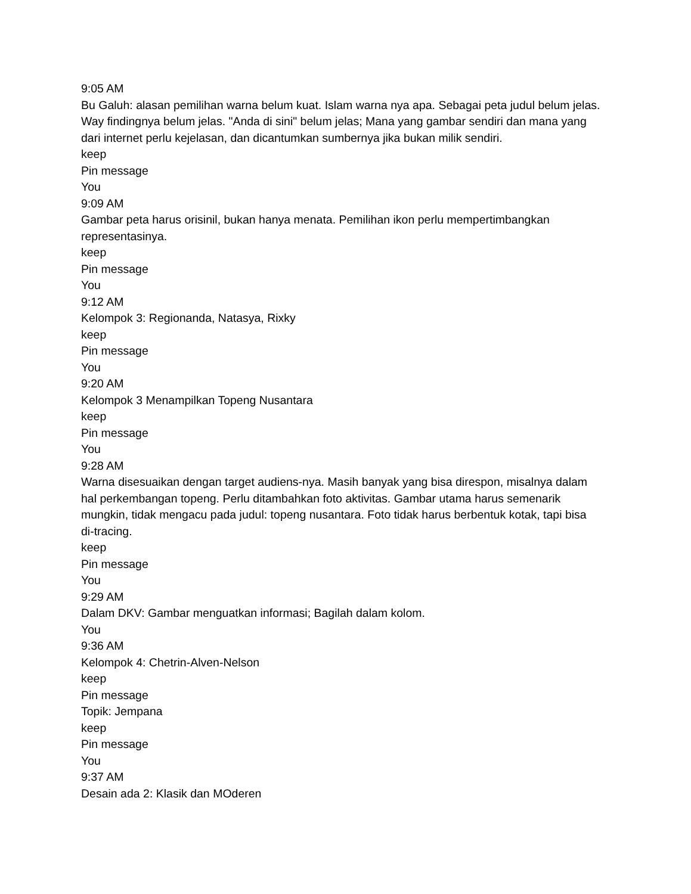9:05 AM
Bu Galuh: alasan pemilihan warna belum kuat. Islam warna nya apa. Sebagai peta judul belum jelas. Way findingnya belum jelas. "Anda di sini" belum jelas; Mana yang gambar sendiri dan mana yang dari internet perlu kejelasan, dan dicantumkan sumbernya jika bukan milik sendiri.
keep
Pin message
You
9:09 AM
Gambar peta harus orisinil, bukan hanya menata. Pemilihan ikon perlu mempertimbangkan representasinya.
keep
Pin message
You
9:12 AM
Kelompok 3: Regiona­nda, Natasya, Rixky
keep
Pin message
You
9:20 AM
Kelompok 3 Menampilkan Topeng Nusantara
keep
Pin message
You
9:28 AM
Warna disesuaikan dengan target audiens-nya. Masih banyak yang bisa direspon, misalnya dalam hal perkembangan topeng. Perlu ditambahkan foto aktivitas. Gambar utama harus semenarik mungkin, tidak mengacu pada judul: topeng nusantara. Foto tidak harus berbentuk kotak, tapi bisa di-tracing.
keep
Pin message
You
9:29 AM
Dalam DKV: Gambar menguatkan informasi; Bagilah dalam kolom.
You
9:36 AM
Kelompok 4: Chetrin-Alven-Nelson
keep
Pin message
Topik: Jempana
keep
Pin message
You
9:37 AM
Desain ada 2: Klasik dan MOderen